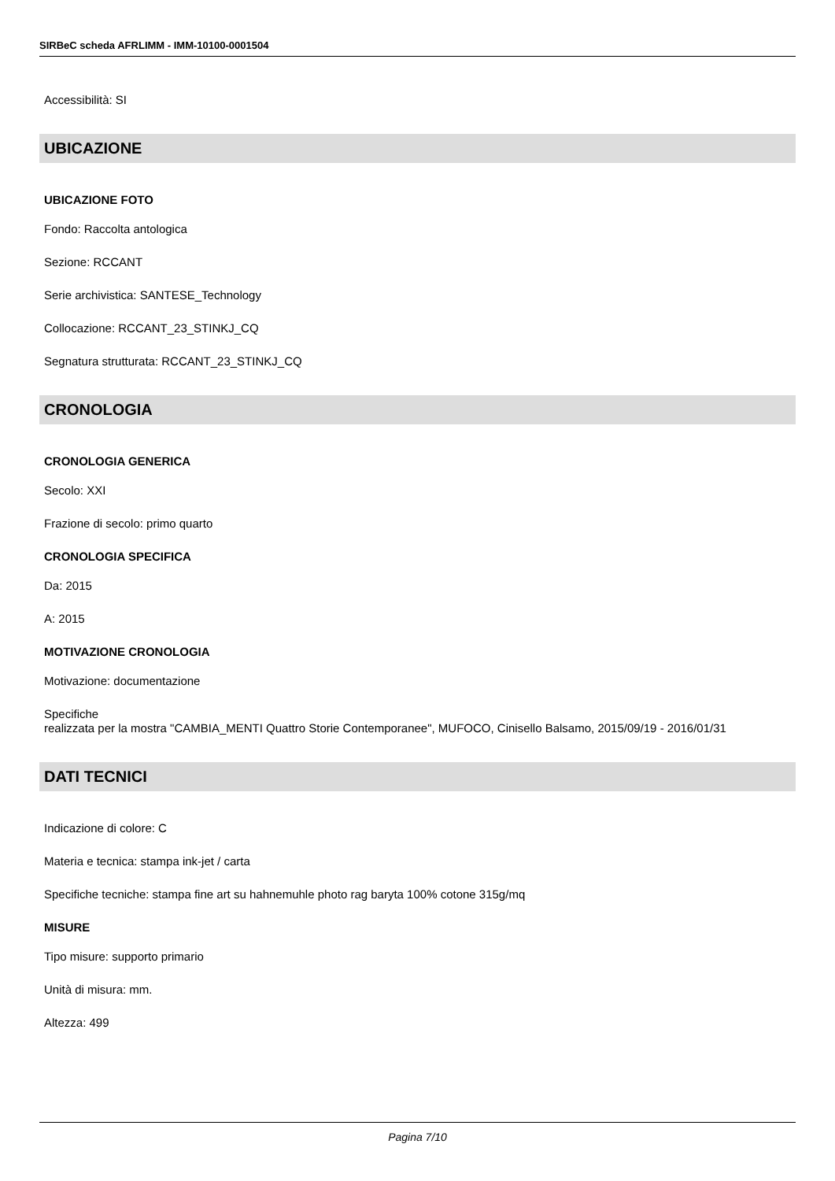SIRBeC scheda AFRLIMM - IMM-10100-0001504
Accessibilità: SI
UBICAZIONE
UBICAZIONE FOTO
Fondo: Raccolta antologica
Sezione: RCCANT
Serie archivistica: SANTESE_Technology
Collocazione: RCCANT_23_STINKJ_CQ
Segnatura strutturata: RCCANT_23_STINKJ_CQ
CRONOLOGIA
CRONOLOGIA GENERICA
Secolo: XXI
Frazione di secolo: primo quarto
CRONOLOGIA SPECIFICA
Da: 2015
A: 2015
MOTIVAZIONE CRONOLOGIA
Motivazione: documentazione
Specifiche
realizzata per la mostra "CAMBIA_MENTI Quattro Storie Contemporanee", MUFOCO, Cinisello Balsamo, 2015/09/19 - 2016/01/31
DATI TECNICI
Indicazione di colore: C
Materia e tecnica: stampa ink-jet / carta
Specifiche tecniche: stampa fine art su hahnemuhle photo rag baryta 100% cotone 315g/mq
MISURE
Tipo misure: supporto primario
Unità di misura: mm.
Altezza: 499
Pagina 7/10